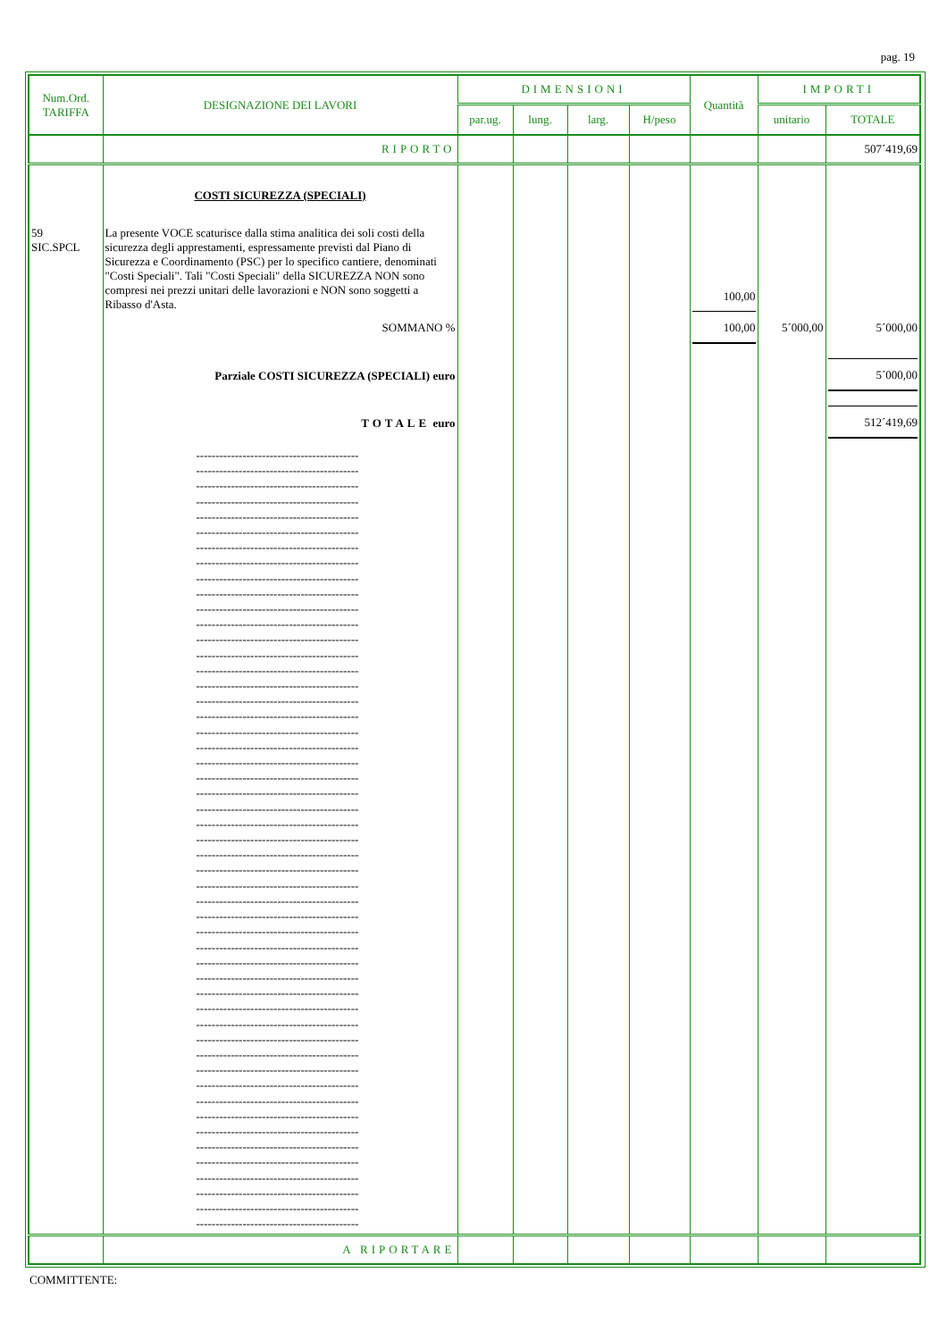pag. 19
| Num.Ord. TARIFFA | DESIGNAZIONE DEI LAVORI | DIMENSIONI | | | | Quantità | IMPORTI | |
| --- | --- | --- | --- | --- | --- | --- | --- | --- |
| | | par.ug. | lung. | larg. | H/peso | | unitario | TOTALE |
| | RIPORTO | | | | | | | 507´419,69 |
| | COSTI SICUREZZA (SPECIALI) | | | | | | | |
| 59 SIC.SPCL | La presente VOCE scaturisce dalla stima analitica dei soli costi della sicurezza degli apprestamenti, espressamente previsti dal Piano di Sicurezza e Coordinamento (PSC) per lo specifico cantiere, denominati "Costi Speciali". Tali "Costi Speciali" della SICUREZZA NON sono compresi nei prezzi unitari delle lavorazioni e NON sono soggetti a Ribasso d'Asta. | | | | | 100,00 | | |
| | SOMMANO % | | | | | 100,00 | 5´000,00 | 5´000,00 |
| | Parziale COSTI SICUREZZA (SPECIALI) euro | | | | | | | 5´000,00 |
| | TOTALE euro | | | | | | | 512´419,69 |
| | ------------------------------------------ ------------------------------------------ ------------------------------------------ ------------------------------------------ ------------------------------------------ ------------------------------------------ ------------------------------------------ ------------------------------------------ ------------------------------------------ ------------------------------------------ ------------------------------------------ ------------------------------------------ ------------------------------------------ ------------------------------------------ ------------------------------------------ ------------------------------------------ ------------------------------------------ ------------------------------------------ ------------------------------------------ ------------------------------------------ ------------------------------------------ ------------------------------------------ ------------------------------------------ ------------------------------------------ ------------------------------------------ ------------------------------------------ ------------------------------------------ ------------------------------------------ ------------------------------------------ ------------------------------------------ ------------------------------------------ ------------------------------------------ ------------------------------------------ ------------------------------------------ ------------------------------------------ ------------------------------------------ ------------------------------------------ ------------------------------------------ ------------------------------------------ ------------------------------------------ ------------------------------------------ ------------------------------------------ ------------------------------------------ ------------------------------------------ ------------------------------------------ ------------------------------------------ ------------------------------------------ ------------------------------------------ ------------------------------------------ ------------------------------------------ ------------------------------------------ | | | | | | | |
| | A RIPORTARE | | | | | | | |
COMMITTENTE: